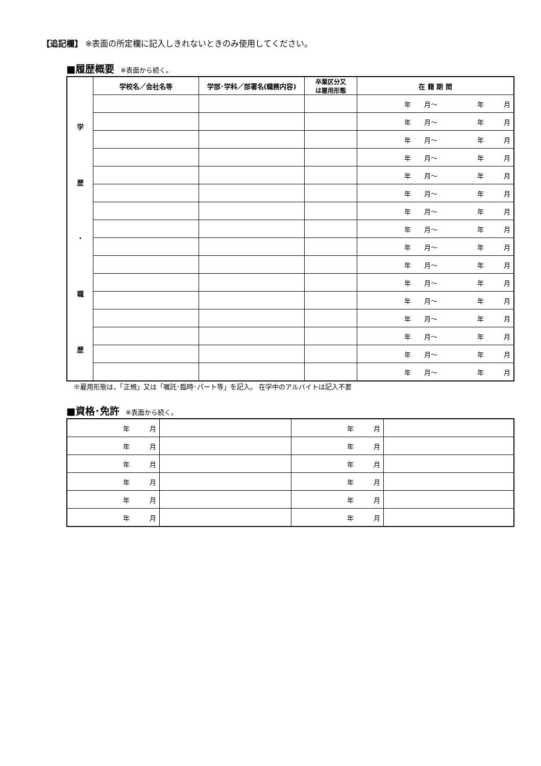【追記欄】 ※表面の所定欄に記入しきれないときのみ使用してください。
■履歴概要 ※表面から続く。
| | 学校名／会社名等 | 学部･学科／部署名(職務内容) | 卒業区分又 は雇用形態 | 在 籍 期 間 |
| --- | --- | --- | --- | --- |
| 学 歴 ・ 職 歴 | | | | 年 月～ 年 月 |
| | | | | 年 月～ 年 月 |
| | | | | 年 月～ 年 月 |
| | | | | 年 月～ 年 月 |
| | | | | 年 月～ 年 月 |
| | | | | 年 月～ 年 月 |
| | | | | 年 月～ 年 月 |
| | | | | 年 月～ 年 月 |
| | | | | 年 月～ 年 月 |
| | | | | 年 月～ 年 月 |
| | | | | 年 月～ 年 月 |
| | | | | 年 月～ 年 月 |
| | | | | 年 月～ 年 月 |
| | | | | 年 月～ 年 月 |
| | | | | 年 月～ 年 月 |
| | | | | 年 月～ 年 月 |
※雇用形態は，「正規」又は「嘱託･臨時･パート等」を記入。 在学中のアルバイトは記入不要
■資格･免許 ※表面から続く。
| 年 月 | | 年 月 | |
| 年 月 | | 年 月 | |
| 年 月 | | 年 月 | |
| 年 月 | | 年 月 | |
| 年 月 | | 年 月 | |
| 年 月 | | 年 月 | |